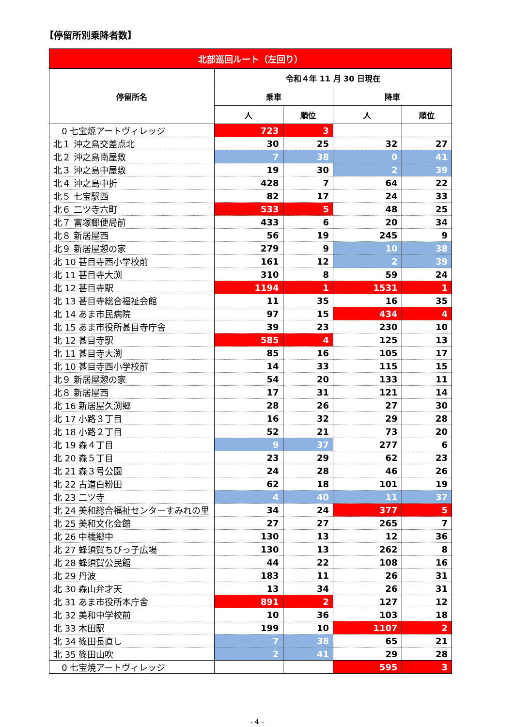【停留所別乗降者数】
| 北部巡回ルート（左回り） | | | | |
| --- | --- | --- | --- | --- |
| 停留所名 | 令和４年 11 月 30 日現在 | | | |
| | 乗車 | | 降車 | |
| | 人 | 順位 | 人 | 順位 |
| 0 七宝焼アートヴィレッジ | 723 | 3 | | |
| 北１ 沖之島交差点北 | 30 | 25 | 32 | 27 |
| 北２ 沖之島南屋敷 | 7 | 38 | 0 | 41 |
| 北３ 沖之島中屋敷 | 19 | 30 | 2 | 39 |
| 北４ 沖之島中折 | 428 | 7 | 64 | 22 |
| 北５ 七宝駅西 | 82 | 17 | 24 | 33 |
| 北６ 二ツ寺六町 | 533 | 5 | 48 | 25 |
| 北７ 富塚郵便局前 | 433 | 6 | 20 | 34 |
| 北８ 新居屋西 | 56 | 19 | 245 | 9 |
| 北９ 新居屋憩の家 | 279 | 9 | 10 | 38 |
| 北 10 甚目寺西小学校前 | 161 | 12 | 2 | 39 |
| 北 11 甚目寺大渕 | 310 | 8 | 59 | 24 |
| 北 12 甚目寺駅 | 1194 | 1 | 1531 | 1 |
| 北 13 甚目寺総合福祉会館 | 11 | 35 | 16 | 35 |
| 北 14 あま市民病院 | 97 | 15 | 434 | 4 |
| 北 15 あま市役所甚目寺庁舎 | 39 | 23 | 230 | 10 |
| 北 12 甚目寺駅 | 585 | 4 | 125 | 13 |
| 北 11 甚目寺大渕 | 85 | 16 | 105 | 17 |
| 北 10 甚目寺西小学校前 | 14 | 33 | 115 | 15 |
| 北９ 新居屋憩の家 | 54 | 20 | 133 | 11 |
| 北８ 新居屋西 | 17 | 31 | 121 | 14 |
| 北 16 新居屋久渕郷 | 28 | 26 | 27 | 30 |
| 北 17 小路３丁目 | 16 | 32 | 29 | 28 |
| 北 18 小路２丁目 | 52 | 21 | 73 | 20 |
| 北 19 森４丁目 | 9 | 37 | 277 | 6 |
| 北 20 森５丁目 | 23 | 29 | 62 | 23 |
| 北 21 森３号公園 | 24 | 28 | 46 | 26 |
| 北 22 古道白粉田 | 62 | 18 | 101 | 19 |
| 北 23 二ツ寺 | 4 | 40 | 11 | 37 |
| 北 24 美和総合福祉センターすみれの里 | 34 | 24 | 377 | 5 |
| 北 25 美和文化会館 | 27 | 27 | 265 | 7 |
| 北 26 中橋郷中 | 130 | 13 | 12 | 36 |
| 北 27 蜂須賀ちびっ子広場 | 130 | 13 | 262 | 8 |
| 北 28 蜂須賀公民館 | 44 | 22 | 108 | 16 |
| 北 29 丹波 | 183 | 11 | 26 | 31 |
| 北 30 森山弁才天 | 13 | 34 | 26 | 31 |
| 北 31 あま市役所本庁舎 | 891 | 2 | 127 | 12 |
| 北 32 美和中学校前 | 10 | 36 | 103 | 18 |
| 北 33 木田駅 | 199 | 10 | 1107 | 2 |
| 北 34 篠田長直し | 7 | 38 | 65 | 21 |
| 北 35 篠田山吹 | 2 | 41 | 29 | 28 |
| 0 七宝焼アートヴィレッジ | | | 595 | 3 |
- 4 -